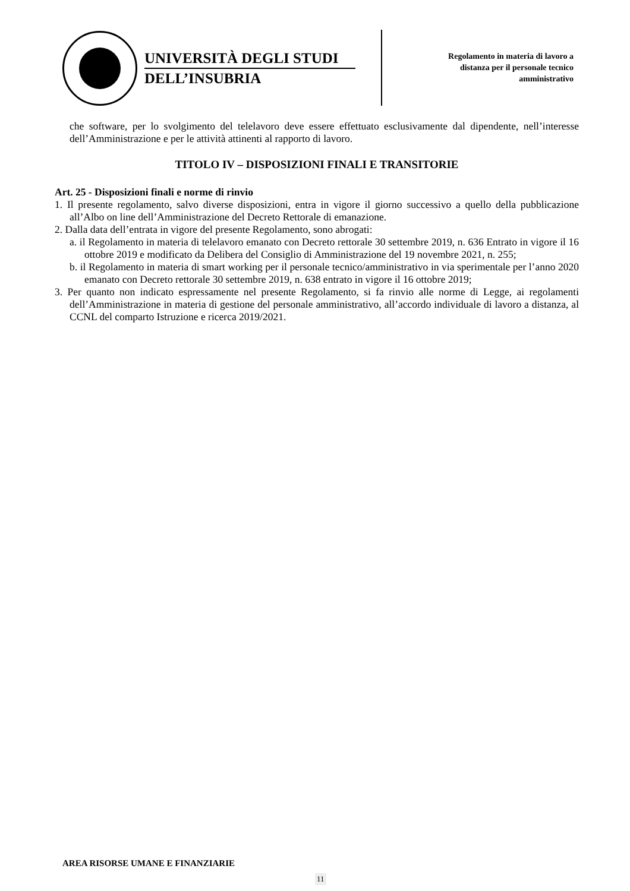UNIVERSITÀ DEGLI STUDI
DELL’INSUBRIA
Regolamento in materia di lavoro a
distanza per il personale tecnico
amministrativo
che software, per lo svolgimento del telelavoro deve essere effettuato esclusivamente dal dipendente, nell’interesse dell’Amministrazione e per le attività attinenti al rapporto di lavoro.
TITOLO IV – DISPOSIZIONI FINALI E TRANSITORIE
Art. 25 - Disposizioni finali e norme di rinvio
1. Il presente regolamento, salvo diverse disposizioni, entra in vigore il giorno successivo a quello della pubblicazione all’Albo on line dell’Amministrazione del Decreto Rettorale di emanazione.
2. Dalla data dell’entrata in vigore del presente Regolamento, sono abrogati:
a. il Regolamento in materia di telelavoro emanato con Decreto rettorale 30 settembre 2019, n. 636 Entrato in vigore il 16 ottobre 2019 e modificato da Delibera del Consiglio di Amministrazione del 19 novembre 2021, n. 255;
b. il Regolamento in materia di smart working per il personale tecnico/amministrativo in via sperimentale per l’anno 2020 emanato con Decreto rettorale 30 settembre 2019, n. 638 entrato in vigore il 16 ottobre 2019;
3. Per quanto non indicato espressamente nel presente Regolamento, si fa rinvio alle norme di Legge, ai regolamenti dell’Amministrazione in materia di gestione del personale amministrativo, all’accordo individuale di lavoro a distanza, al CCNL del comparto Istruzione e ricerca 2019/2021.
AREA RISORSE UMANE E FINANZIARIE
11